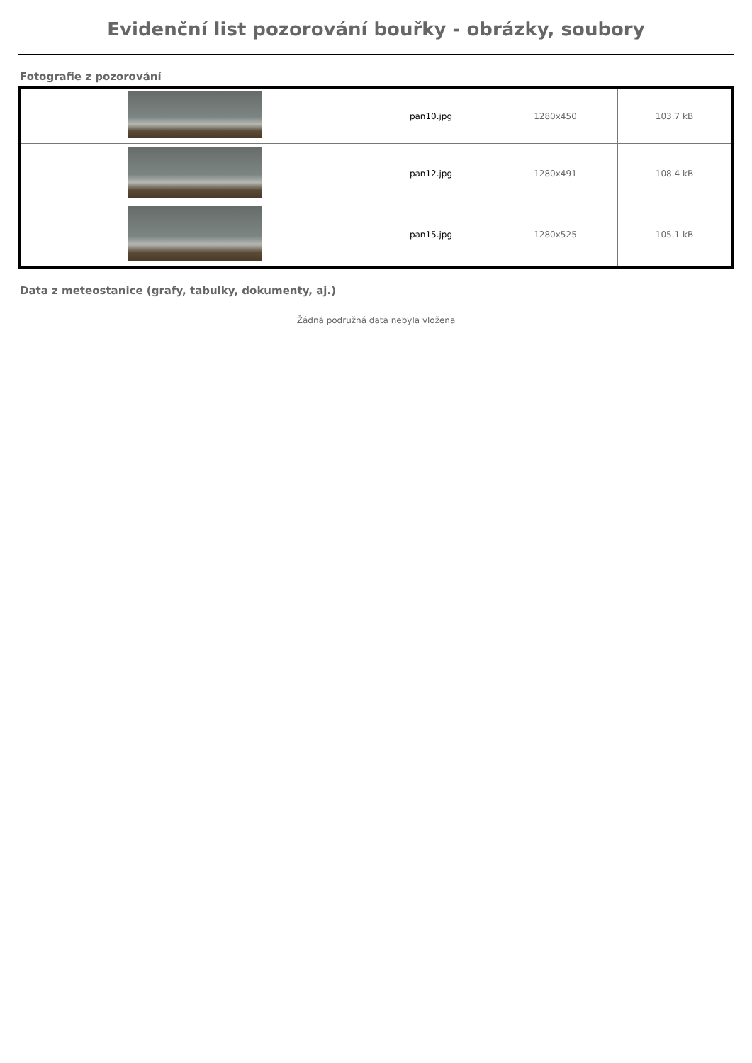Evidenční list pozorování bouřky - obrázky, soubory
Fotografie z pozorování
| | pan10.jpg | 1280x450 | 103.7 kB |
| | pan12.jpg | 1280x491 | 108.4 kB |
| | pan15.jpg | 1280x525 | 105.1 kB |
Data z meteostanice (grafy, tabulky, dokumenty, aj.)
Žádná podružná data nebyla vložena